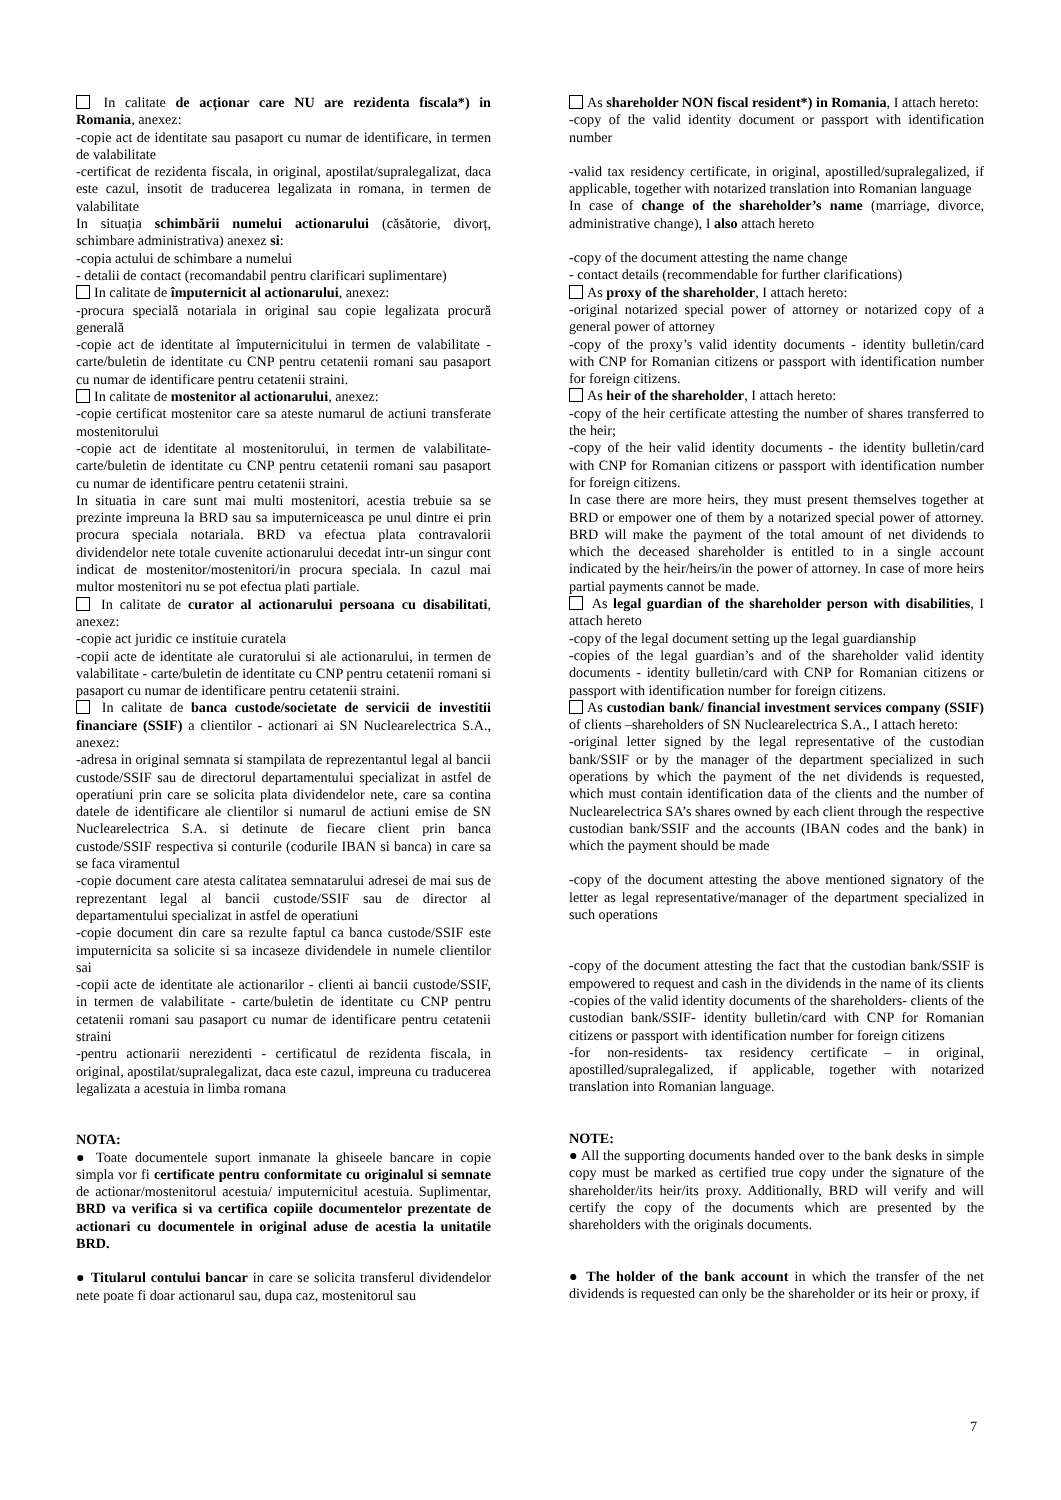In calitate de acționar care NU are rezidenta fiscala*) in Romania, anexez:
-copie act de identitate sau pasaport cu numar de identificare, in termen de valabilitate
-certificat de rezidenta fiscala, in original, apostilat/supralegalizat, daca este cazul, insotit de traducerea legalizata in romana, in termen de valabilitate
In situația schimbării numelui actionarului (căsătorie, divorț, schimbare administrativa) anexez si:
-copia actului de schimbare a numelui
- detalii de contact (recomandabil pentru clarificari suplimentare)
In calitate de împuternicit al actionarului, anexez:
-procura specială notariala in original sau copie legalizata procură generală
-copie act de identitate al împuternicitului in termen de valabilitate - carte/buletin de identitate cu CNP pentru cetatenii romani sau pasaport cu numar de identificare pentru cetatenii straini.
In calitate de mostenitor al actionarului, anexez:
-copie certificat mostenitor care sa ateste numarul de actiuni transferate mostenitorului
-copie act de identitate al mostenitorului, in termen de valabilitate-carte/buletin de identitate cu CNP pentru cetatenii romani sau pasaport cu numar de identificare pentru cetatenii straini.
In situatia in care sunt mai multi mostenitori, acestia trebuie sa se prezinte impreuna la BRD sau sa imputerniceasca pe unul dintre ei prin procura speciala notariala. BRD va efectua plata contravalorii dividendelor nete totale cuvenite actionarului decedat intr-un singur cont indicat de mostenitor/mostenitori/in procura speciala. In cazul mai multor mostenitori nu se pot efectua plati partiale.
In calitate de curator al actionarului persoana cu disabilitati, anexez:
-copie act juridic ce instituie curatela
-copii acte de identitate ale curatorului si ale actionarului, in termen de valabilitate - carte/buletin de identitate cu CNP pentru cetatenii romani si pasaport cu numar de identificare pentru cetatenii straini.
In calitate de banca custode/societate de servicii de investitii financiare (SSIF) a clientilor - actionari ai SN Nuclearelectrica S.A., anexez:
-adresa in original semnata si stampilata de reprezentantul legal al bancii custode/SSIF sau de directorul departamentului specializat in astfel de operatiuni prin care se solicita plata dividendelor nete, care sa contina datele de identificare ale clientilor si numarul de actiuni emise de SN Nuclearelectrica S.A. si detinute de fiecare client prin banca custode/SSIF respectiva si conturile (codurile IBAN si banca) in care sa se faca viramentul
-copie document care atesta calitatea semnatarului adresei de mai sus de reprezentant legal al bancii custode/SSIF sau de director al departamentului specializat in astfel de operatiuni
-copie document din care sa rezulte faptul ca banca custode/SSIF este imputernicita sa solicite si sa incaseze dividendele in numele clientilor sai
-copii acte de identitate ale actionarilor - clienti ai bancii custode/SSIF, in termen de valabilitate - carte/buletin de identitate cu CNP pentru cetatenii romani sau pasaport cu numar de identificare pentru cetatenii straini
-pentru actionarii nerezidenti - certificatul de rezidenta fiscala, in original, apostilat/supralegalizat, daca este cazul, impreuna cu traducerea legalizata a acestuia in limba romana
NOTA:
● Toate documentele suport inmanate la ghiseele bancare in copie simpla vor fi certificate pentru conformitate cu originalul si semnate de actionar/mostenitorul acestuia/ imputernicitul acestuia. Suplimentar, BRD va verifica si va certifica copiile documentelor prezentate de actionari cu documentele in original aduse de acestia la unitatile BRD.
● Titularul contului bancar in care se solicita transferul dividendelor nete poate fi doar actionarul sau, dupa caz, mostenitorul sau
As shareholder NON fiscal resident*) in Romania, I attach hereto:
-copy of the valid identity document or passport with identification number
-valid tax residency certificate, in original, apostilled/supralegalized, if applicable, together with notarized translation into Romanian language
In case of change of the shareholder’s name (marriage, divorce, administrative change), I also attach hereto
-copy of the document attesting the name change
- contact details (recommendable for further clarifications)
As proxy of the shareholder, I attach hereto:
-original notarized special power of attorney or notarized copy of a general power of attorney
-copy of the proxy’s valid identity documents - identity bulletin/card with CNP for Romanian citizens or passport with identification number for foreign citizens.
As heir of the shareholder, I attach hereto:
-copy of the heir certificate attesting the number of shares transferred to the heir;
-copy of the heir valid identity documents - the identity bulletin/card with CNP for Romanian citizens or passport with identification number for foreign citizens.
In case there are more heirs, they must present themselves together at BRD or empower one of them by a notarized special power of attorney. BRD will make the payment of the total amount of net dividends to which the deceased shareholder is entitled to in a single account indicated by the heir/heirs/in the power of attorney. In case of more heirs partial payments cannot be made.
As legal guardian of the shareholder person with disabilities, I attach hereto
-copy of the legal document setting up the legal guardianship
-copies of the legal guardian’s and of the shareholder valid identity documents - identity bulletin/card with CNP for Romanian citizens or passport with identification number for foreign citizens.
As custodian bank/ financial investment services company (SSIF) of clients –shareholders of SN Nuclearelectrica S.A., I attach hereto:
-original letter signed by the legal representative of the custodian bank/SSIF or by the manager of the department specialized in such operations by which the payment of the net dividends is requested, which must contain identification data of the clients and the number of Nuclearelectrica SA’s shares owned by each client through the respective custodian bank/SSIF and the accounts (IBAN codes and the bank) in which the payment should be made
-copy of the document attesting the above mentioned signatory of the letter as legal representative/manager of the department specialized in such operations
-copy of the document attesting the fact that the custodian bank/SSIF is empowered to request and cash in the dividends in the name of its clients
-copies of the valid identity documents of the shareholders- clients of the custodian bank/SSIF- identity bulletin/card with CNP for Romanian citizens or passport with identification number for foreign citizens
-for non-residents- tax residency certificate – in original, apostilled/supralegalized, if applicable, together with notarized translation into Romanian language.
NOTE:
● All the supporting documents handed over to the bank desks in simple copy must be marked as certified true copy under the signature of the shareholder/its heir/its proxy. Additionally, BRD will verify and will certify the copy of the documents which are presented by the shareholders with the originals documents.
● The holder of the bank account in which the transfer of the net dividends is requested can only be the shareholder or its heir or proxy, if
7